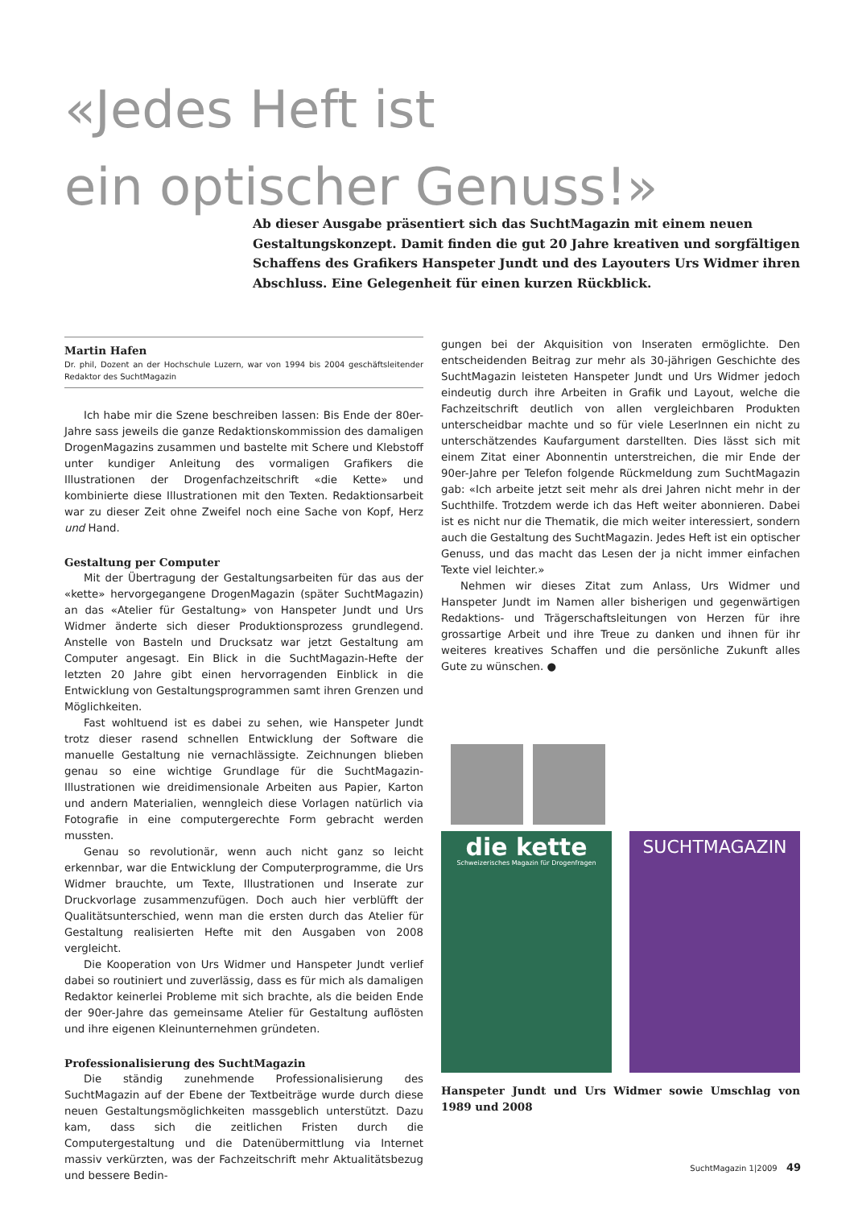«Jedes Heft ist
ein optischer Genuss!»
Ab dieser Ausgabe präsentiert sich das SuchtMagazin mit einem neuen Gestaltungskonzept. Damit finden die gut 20 Jahre kreativen und sorgfältigen Schaffens des Grafikers Hanspeter Jundt und des Layouters Urs Widmer ihren Abschluss. Eine Gelegenheit für einen kurzen Rückblick.
Martin Hafen
Dr. phil, Dozent an der Hochschule Luzern, war von 1994 bis 2004 geschäftsleitender Redaktor des SuchtMagazin
Ich habe mir die Szene beschreiben lassen: Bis Ende der 80er-Jahre sass jeweils die ganze Redaktionskommission des damaligen DrogenMagazins zusammen und bastelte mit Schere und Klebstoff unter kundiger Anleitung des vormaligen Grafikers die Illustrationen der Drogenfachzeitschrift «die Kette» und kombinierte diese Illustrationen mit den Texten. Redaktionsarbeit war zu dieser Zeit ohne Zweifel noch eine Sache von Kopf, Herz und Hand.
Gestaltung per Computer
Mit der Übertragung der Gestaltungsarbeiten für das aus der «kette» hervorgegangene DrogenMagazin (später SuchtMagazin) an das «Atelier für Gestaltung» von Hanspeter Jundt und Urs Widmer änderte sich dieser Produktionsprozess grundlegend. Anstelle von Basteln und Drucksatz war jetzt Gestaltung am Computer angesagt. Ein Blick in die SuchtMagazin-Hefte der letzten 20 Jahre gibt einen hervorragenden Einblick in die Entwicklung von Gestaltungsprogrammen samt ihren Grenzen und Möglichkeiten.
Fast wohltuend ist es dabei zu sehen, wie Hanspeter Jundt trotz dieser rasend schnellen Entwicklung der Software die manuelle Gestaltung nie vernachlässigte. Zeichnungen blieben genau so eine wichtige Grundlage für die SuchtMagazin-Illustrationen wie dreidimensionale Arbeiten aus Papier, Karton und andern Materialien, wenngleich diese Vorlagen natürlich via Fotografie in eine computergerechte Form gebracht werden mussten.
Genau so revolutionär, wenn auch nicht ganz so leicht erkennbar, war die Entwicklung der Computerprogramme, die Urs Widmer brauchte, um Texte, Illustrationen und Inserate zur Druckvorlage zusammenzufügen. Doch auch hier verblüfft der Qualitätsunterschied, wenn man die ersten durch das Atelier für Gestaltung realisierten Hefte mit den Ausgaben von 2008 vergleicht.
Die Kooperation von Urs Widmer und Hanspeter Jundt verlief dabei so routiniert und zuverlässig, dass es für mich als damaligen Redaktor keinerlei Probleme mit sich brachte, als die beiden Ende der 90er-Jahre das gemeinsame Atelier für Gestaltung auflösten und ihre eigenen Kleinunternehmen gründeten.
Professionalisierung des SuchtMagazin
Die ständig zunehmende Professionalisierung des SuchtMagazin auf der Ebene der Textbeiträge wurde durch diese neuen Gestaltungsmöglichkeiten massgeblich unterstützt. Dazu kam, dass sich die zeitlichen Fristen durch die Computergestaltung und die Datenübermittlung via Internet massiv verkürzten, was der Fachzeitschrift mehr Aktualitätsbezug und bessere Bedin-
gungen bei der Akquisition von Inseraten ermöglichte. Den entscheidenden Beitrag zur mehr als 30-jährigen Geschichte des SuchtMagazin leisteten Hanspeter Jundt und Urs Widmer jedoch eindeutig durch ihre Arbeiten in Grafik und Layout, welche die Fachzeitschrift deutlich von allen vergleichbaren Produkten unterscheidbar machte und so für viele LeserInnen ein nicht zu unterschätzendes Kaufargument darstellten. Dies lässt sich mit einem Zitat einer Abonnentin unterstreichen, die mir Ende der 90er-Jahre per Telefon folgende Rückmeldung zum SuchtMagazin gab: «Ich arbeite jetzt seit mehr als drei Jahren nicht mehr in der Suchthilfe. Trotzdem werde ich das Heft weiter abonnieren. Dabei ist es nicht nur die Thematik, die mich weiter interessiert, sondern auch die Gestaltung des SuchtMagazin. Jedes Heft ist ein optischer Genuss, und das macht das Lesen der ja nicht immer einfachen Texte viel leichter.»
Nehmen wir dieses Zitat zum Anlass, Urs Widmer und Hanspeter Jundt im Namen aller bisherigen und gegenwärtigen Redaktions- und Trägerschaftsleitungen von Herzen für ihre grossartige Arbeit und ihre Treue zu danken und ihnen für ihr weiteres kreatives Schaffen und die persönliche Zukunft alles Gute zu wünschen. ●
die kette
Schweizerisches Magazin für Drogenfragen
SUCHTMAGAZIN
Hanspeter Jundt und Urs Widmer sowie Umschlag von 1989 und 2008
SuchtMagazin 1|2009 49